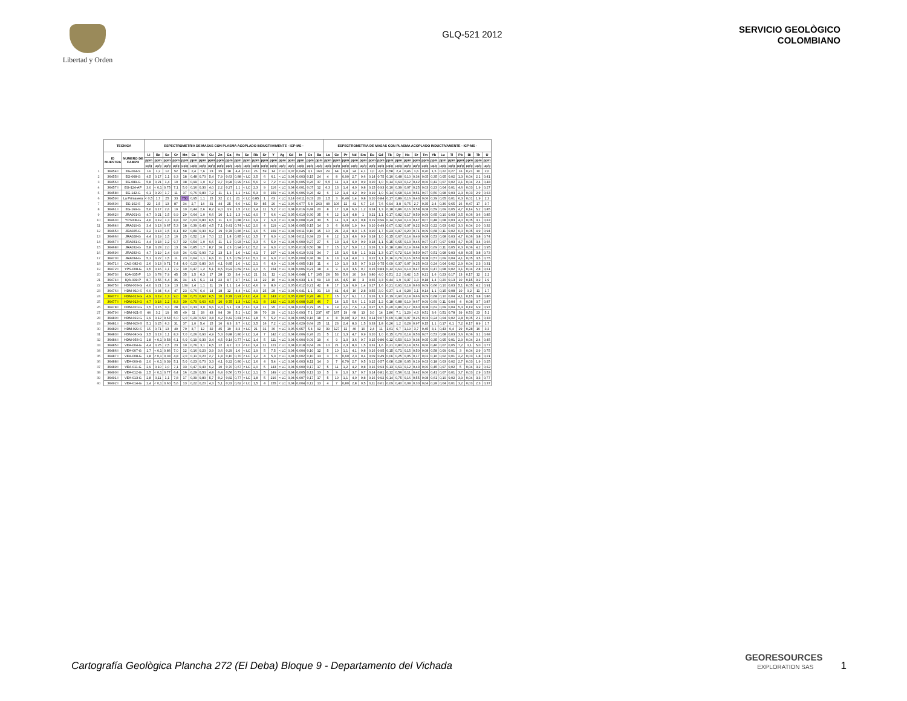Libertad y Orden
GLQ-521 2012
SERVICIO GEOLÒGICO
COLOMBIANO
| | TECNICA | | ESPECTROMETRIA DE MASAS CON PLASMA ACOPLADO INDUCTIVAMENTE - ICP-MS - | | | | | | | | | | | | | | | | | | | | ESPECTROMETRIA DE MASAS CON PLASMA ACOPLADO INDUCTIVAMENTE - ICP-MS - | | | | | | | | | | | | | | | | | | |
| --- | --- | --- | --- | --- | --- | --- | --- | --- | --- | --- | --- | --- | --- | --- | --- | --- | --- | --- | --- | --- | --- | --- | --- | --- | --- | --- | --- | --- | --- | --- | --- | --- | --- | --- | --- | --- | --- | --- | --- | --- | --- |
| | ID MUESTRA | NUMERO DE CAMPO | Li | Be | Sc | Cr | Mn | Co | Ni | Cu | Zn | Ga | As | Se | Rb | Sr | Y | Ag | Cd | In | Cs | Ba | La | Ce | Pr | Nd | Sm | Eu | Gd | Tb | Dy | Ho | Er | Tm | Yb | Lu | Tl | Pb | Bi | Th | U |
| | | | ppm | ppm | ppm | ppm | ppm | ppm | ppm | ppm | ppm | ppm | ppm | ppm | ppm | ppm | ppm | ppm | ppm | ppm | ppm | ppm | ppm | ppm | ppm | ppm | ppm | ppm | ppm | ppm | ppm | ppm | ppm | ppm | ppm | ppm | ppm | ppm | ppm | ppm | ppm |
| | | | µg/g | µg/g | µg/g | µg/g | µg/g | µg/g | µg/g | µg/g | µg/g | µg/g | µg/g | µg/g | µg/g | µg/g | µg/g | µg/g | µg/g | µg/g | µg/g | µg/g | µg/g | µg/g | µg/g | µg/g | µg/g | µg/g | µg/g | µg/g | µg/g | µg/g | µg/g | µg/g | µg/g | µg/g | µg/g | µg/g | µg/g | µg/g | µg/g |
| 1 | 36454 I | EG-064-S | 14 | 1,2 | 12 | 52 | 58 | 2,4 | 7,6 | 23 | 35 | 18 | 4,4 | < LC | 26 | 59 | 14 | < LC | 0,07 | 0,045 | 3,1 | 160 | 29 | 64 | 6,8 | 24 | 4,1 | 1,0 | 4,6 | 0,58 | 2,4 | 0,46 | 1,6 | 0,20 | 1,5 | 0,22 | 0,27 | 16 | 0,21 | 10 | 2,0 |
| 2 | 36455 I | EG-068-G | 4,5 | 0,17 | 1,1 | 9,3 | 18 | 0,48 | 0,70 | 5,4 | 7,9 | 0,63 | 0,88 | < LC | 3,5 | 6 | 6,1 | < LC | 0,04 | 0,003 | 0,15 | 24 | 4 | 8 | 0,90 | 2,7 | 0,6 | 0,14 | 0,75 | 0,10 | 0,48 | 0,10 | 0,34 | 0,05 | 0,35 | 0,05 | 0,02 | 1,3 | 0,04 | 2,1 | 0,41 |
| 3 | 36456 I | EG-089-G | 5,8 | 0,21 | 1,4 | 10 | 38 | 0,99 | 1,0 | 6,7 | 9,7 | 0,98 | 0,99 | < LC | 5,6 | 9 | 7,2 | < LC | 0,06 | 0,005 | 0,26 | 37 | 5,5 | 11 | 1,3 | 4,0 | 0,9 | 0,20 | 1,0 | 0,14 | 0,63 | 0,12 | 0,42 | 0,06 | 0,42 | 0,07 | 0,02 | 2,1 | 0,04 | 2,4 | 0,48 |
| 4 | 36457 I | EG-124-AP | 3,0 | < 0,1 | 0,75 | 7,1 | 5,0 | 0,16 | 0,30 | 4,0 | 2,2 | 0,27 | 1,1 | < LC | 2,3 | 9 | 116 | < LC | 0,04 | 0,001 | 0,07 | 12 | 6,3 | 13 | 1,4 | 4,0 | 0,8 | 0,15 | 0,93 | 0,10 | 0,39 | 0,07 | 0,25 | 0,03 | 0,23 | 0,04 | 0,01 | 4,6 | 0,03 | 1,9 | 0,27 |
| 5 | 36458 I | EG-142-G | 6,1 | 0,20 | 1,7 | 11 | 37 | 0,76 | 0,80 | 7,2 | 11 | 1,1 | 1,1 | < LC | 5,3 | 8 | 159 | < LC | 0,05 | 0,006 | 0,26 | 42 | 6 | 12 | 1,4 | 4,2 | 0,9 | 0,19 | 1,0 | 0,14 | 0,68 | 0,14 | 0,51 | 0,07 | 0,50 | 0,08 | 0,03 | 2,3 | 0,03 | 2,9 | 0,63 |
| 6 | 36459 I | La Primavera | < 0,5 | 1,7 | 25 | 33 | 750 | 0,95 | 1,1 | 15 | 32 | 2,1 | 21 | < LC | 0,85 | 1 | 63 | < LC | 0,14 | 0,011 | 0,03 | 20 | 1,5 | 3 | 0,40 | 1,4 | 0,8 | 0,20 | 0,84 | 0,17 | 0,89 | 0,16 | 0,43 | 0,06 | 0,39 | 0,05 | 0,01 | 6,3 | 0,01 | 1,9 | 2,3 |
| 7 | 36460 I | EG-162-S | 22 | 1,5 | 13 | 87 | 34 | 2,7 | 14 | 31 | 44 | 25 | 6,6 | < LC | 59 | 85 | 20 | < LC | 0,06 | 0,077 | 5,8 | 263 | 48 | 106 | 12 | 41 | 6,7 | 1,6 | 7,6 | 0,94 | 3,8 | 0,75 | 2,7 | 0,35 | 2,4 | 0,36 | 0,65 | 26 | 0,47 | 17 | 3,7 |
| 8 | 36461 I | EG-169-G | 5,6 | 0,17 | 2,6 | 19 | 10 | 0,44 | 2,6 | 8,2 | 9,0 | 3,9 | 1,5 | < LC | 3,4 | 11 | 5,2 | < LC | 0,04 | 0,016 | 0,48 | 20 | 8 | 17 | 1,8 | 6,3 | 1,2 | 0,24 | 1,3 | 0,18 | 0,86 | 0,16 | 0,58 | 0,08 | 0,59 | 0,09 | 0,05 | 4,7 | 0,14 | 5,2 | 0,85 |
| 9 | 36462 I | JRA001-G | 4,7 | 0,21 | 1,5 | 9,9 | 29 | 0,64 | 1,0 | 6,6 | 10 | 1,2 | 1,3 | < LC | 4,0 | 7 | 6,6 | < LC | 0,05 | 0,010 | 0,30 | 35 | 6 | 12 | 1,4 | 4,8 | 1 | 0,21 | 1,1 | 0,17 | 0,82 | 0,17 | 0,59 | 0,09 | 0,65 | 0,10 | 0,03 | 3,5 | 0,06 | 3,6 | 0,85 |
| 10 | 36463 I | YPS008-G | 4,6 | 0,19 | 1,3 | 8,8 | 32 | 0,63 | 0,80 | 6,5 | 11 | 1,0 | 0,88 | < LC | 3,9 | 7 | 6,0 | < LC | 0,04 | 0,008 | 0,28 | 30 | 5 | 11 | 1,3 | 4,3 | 0,8 | 0,19 | 0,96 | 0,14 | 0,64 | 0,13 | 0,47 | 0,07 | 0,48 | 0,08 | 0,03 | 4,0 | 0,05 | 3,1 | 0,63 |
| 11 | 36464 I | JRA019-G | 3,4 | 0,13 | 0,67 | 5,3 | 18 | 0,39 | 0,40 | 4,5 | 7,1 | 0,41 | 0,74 | < LC | 2,0 | 4 | 119 | < LC | 0,04 | 0,005 | 0,15 | 14 | 3 | 6 | 0,60 | 1,9 | 0,4 | 0,10 | 0,49 | 0,07 | 0,32 | 0,07 | 0,22 | 0,03 | 0,22 | 0,03 | 0,02 | 3,0 | 0,04 | 2,0 | 0,32 |
| 12 | 36465 I | JRA025-G | 3,2 | 0,13 | 1,5 | 8,1 | 82 | 0,89 | 0,30 | 9,2 | 19 | 0,78 | 0,86 | < LC | 1,6 | 5 | 169 | < LC | 0,04 | 0,011 | 0,10 | 15 | 10 | 21 | 2,4 | 8,3 | 1,5 | 0,20 | 1,7 | 0,23 | 0,97 | 0,20 | 0,71 | 0,09 | 0,68 | 0,11 | 0,02 | 6,0 | 0,05 | 4,9 | 0,94 |
| 13 | 36466 I | JRA028-G | 4,4 | 0,19 | 1,5 | 10 | 25 | 0,52 | 1,0 | 7,0 | 12 | 1,8 | 0,85 | < LC | 3,5 | 7 | 6,0 | < LC | 0,04 | 0,011 | 0,34 | 23 | 6 | 12 | 1,3 | 4,6 | 0,9 | 0,18 | 1,0 | 0,15 | 0,67 | 0,14 | 0,49 | 0,08 | 0,53 | 0,08 | 0,03 | 4,7 | 0,06 | 3,8 | 0,74 |
| 14 | 36467 I | JRA031-G | 4,4 | 0,18 | 1,2 | 9,7 | 32 | 0,54 | 1,0 | 6,6 | 11 | 1,2 | 0,93 | < LC | 3,3 | 6 | 5,9 | < LC | 0,04 | 0,009 | 0,27 | 27 | 6 | 13 | 1,4 | 5,0 | 0,9 | 0,18 | 1,1 | 0,15 | 0,65 | 0,13 | 0,46 | 0,07 | 0,47 | 0,07 | 0,03 | 4,7 | 0,05 | 3,4 | 0,66 |
| 15 | 36468 I | JRA032-G | 5,8 | 0,28 | 2,0 | 13 | 36 | 0,85 | 1,7 | 8,7 | 16 | 2,3 | 0,94 | < LC | 5,2 | 9 | 6,3 | < LC | 0,05 | 0,013 | 0,50 | 38 | 7 | 15 | 1,7 | 5,9 | 1,1 | 0,26 | 1,3 | 0,18 | 0,89 | 0,19 | 0,64 | 0,10 | 0,69 | 0,11 | 0,05 | 6,3 | 0,06 | 4,2 | 0,95 |
| 16 | 36469 I | JRA033-G | 4,7 | 0,19 | 1,4 | 9,8 | 34 | 0,61 | 0,90 | 7,2 | 13 | 1,3 | 1,0 | < LC | 4,1 | 7 | 107 | < LC | 0,04 | 0,010 | 0,31 | 34 | 7 | 15 | 1,6 | 5,8 | 1,1 | 0,21 | 1,3 | 0,17 | 0,72 | 0,14 | 0,50 | 0,07 | 0,51 | 0,08 | 0,03 | 4,8 | 0,05 | 3,8 | 0,73 |
| 17 | 36470 I | JRA034-G | 5,1 | 0,22 | 1,5 | 11 | 23 | 0,64 | 1,1 | 6,6 | 11 | 1,5 | 0,59 | < LC | 5,1 | 8 | 6,0 | < LC | 0,05 | 0,009 | 0,36 | 39 | 6 | 13 | 1,4 | 4,9 | 1 | 0,22 | 1,1 | 0,16 | 0,76 | 0,16 | 0,53 | 0,08 | 0,57 | 0,09 | 0,04 | 4,1 | 0,05 | 3,5 | 0,75 |
| 18 | 36471 I | CAG 082-G | 2,6 | 0,13 | 0,71 | 7,4 | 4,0 | 0,23 | 0,80 | 3,6 | 4,1 | 0,85 | 1,0 | < LC | 2,1 | 6 | 4,0 | < LC | 0,04 | 0,005 | 0,19 | 11 | 4 | 10 | 1,0 | 3,5 | 0,7 | 0,13 | 0,75 | 0,09 | 0,37 | 0,07 | 0,25 | 0,03 | 0,24 | 0,04 | 0,02 | 2,9 | 0,04 | 2,3 | 0,31 |
| 19 | 36472 I | YPS-008-G | 3,5 | 0,16 | 1,1 | 7,9 | 19 | 0,47 | 1,2 | 5,1 | 8,5 | 0,92 | 0,69 | < LC | 2,0 | 6 | 154 | < LC | 0,04 | 0,006 | 0,21 | 18 | 4 | 9 | 1,0 | 3,5 | 0,7 | 0,15 | 0,83 | 0,12 | 0,61 | 0,13 | 0,47 | 0,06 | 0,47 | 0,08 | 0,02 | 3,1 | 0,04 | 2,8 | 0,61 |
| 20 | 36473 I | IQA-035-P | 10 | 0,78 | 7,9 | 45 | 35 | 1,5 | 6,3 | 17 | 28 | 13 | 3,4 | < LC | 21 | 31 | 12 | < LC | 0,04 | 0,048 | 1,7 | 105 | 24 | 53 | 5,6 | 20 | 3,6 | 0,80 | 4,0 | 0,51 | 2,2 | 0,42 | 1,5 | 0,21 | 1,6 | 0,23 | 0,17 | 13 | 0,17 | 12 | 2,2 |
| 21 | 36474 I | IQA-039-P | 8,7 | 0,55 | 6,4 | 36 | 34 | 1,5 | 5,1 | 14 | 22 | 8,7 | 2,7 | < LC | 14 | 22 | 10 | < LC | 0,04 | 0,033 | 1,4 | 69 | 18 | 46 | 4,5 | 16 | 3 | 0,65 | 3,3 | 0,44 | 1,9 | 0,37 | 1,3 | 0,18 | 1,4 | 0,20 | 0,13 | 10 | 0,15 | 9,2 | 1,9 |
| 22 | 36475 I | HDM-003-G | 4,0 | 0,21 | 1,9 | 13 | 109 | 1,4 | 1,1 | 11 | 19 | 1,1 | 1,4 | < LC | 4,6 | 9 | 8,0 | < LC | 0,05 | 0,012 | 0,21 | 42 | 8 | 17 | 1,9 | 6,9 | 1,4 | 0,27 | 1,6 | 0,21 | 0,91 | 0,18 | 0,63 | 0,09 | 0,66 | 0,10 | 0,03 | 5,1 | 0,05 | 4,2 | 0,91 |
| 23 | 36476 I | HDM-010-S | 6,0 | 0,34 | 6,4 | 47 | 23 | 0,76 | 6,4 | 14 | 18 | 12 | 4,4 | < LC | 4,9 | 25 | 28 | < LC | 0,04 | 0,041 | 1,1 | 31 | 18 | 41 | 4,4 | 16 | 2,8 | 0,55 | 3,0 | 0,37 | 1,4 | 0,28 | 1,1 | 0,14 | 1,1 | 0,15 | 0,08 | 10 | 0,2 | 11 | 1,7 |
| 24 | 36477 I | HDM-013-G | 4,9 | 0,19 | 1,3 | 9,0 | 30 | 0,71 | 0,60 | 6,5 | 10 | 0,78 | 0,91 | < LC | 4,4 | 8 | 143 | < LC | 0,05 | 0,007 | 0,26 | 46 | 7 | 15 | 1,7 | 6,1 | 1,1 | 0,26 | 1,3 | 0,19 | 0,90 | 0,18 | 0,66 | 0,09 | 0,68 | 0,10 | 0,04 | 4,1 | 0,15 | 3,8 | 0,86 |
| 25 | 36477 I | HDM-013-G | 4,7 | 0,18 | 1,2 | 8,3 | 30 | 0,70 | 0,60 | 6,5 | 10 | 0,75 | 1,3 | < LC | 4,1 | 8 | 142 | < LC | 0,05 | 0,008 | 0,25 | 46 | 7 | 14 | 1,5 | 5,6 | 1,1 | 0,25 | 1,2 | 0,18 | 0,88 | 0,19 | 0,67 | 0,09 | 0,69 | 0,11 | 0,04 | 4 | 0,08 | 3,7 | 0,87 |
| 26 | 36478 I | HDM-020-G | 3,5 | 0,15 | 3,3 | 28 | 8,0 | 0,33 | 3,0 | 9,6 | 9,3 | 6,1 | 2,8 | < LC | 3,4 | 11 | 95 | < LC | 0,04 | 0,023 | 0,79 | 15 | 9 | 19 | 2,1 | 7,6 | 1,4 | 0,27 | 1,5 | 0,20 | 0,86 | 0,17 | 0,60 | 0,08 | 0,62 | 0,09 | 0,04 | 5,3 | 0,19 | 6,9 | 0,97 |
| 27 | 36479 I | HDM-021-S | 44 | 3,2 | 19 | 95 | 40 | 11 | 28 | 43 | 94 | 30 | 5,1 | < LC | 38 | 70 | 29 | < LC | 0,10 | 0,093 | 7,1 | 237 | 67 | 167 | 19 | 68 | 13 | 3,0 | 14 | 1,86 | 7,1 | 1,29 | 4,3 | 0,51 | 3,6 | 0,51 | 0,78 | 39 | 0,53 | 23 | 5,1 |
| 28 | 36480 I | HDM-022-G | 2,9 | 0,12 | 0,63 | 6,0 | 9,0 | 0,29 | 0,50 | 3,8 | 4,2 | 0,42 | 0,81 | < LC | 1,8 | 5 | 5,2 | < LC | 0,04 | 0,005 | 0,16 | 18 | 4 | 8 | 0,90 | 3,2 | 0,6 | 0,14 | 0,67 | 0,09 | 0,38 | 0,07 | 0,26 | 0,03 | 0,24 | 0,04 | 0,02 | 2,8 | 0,05 | 2,1 | 0,33 |
| 29 | 36481 I | HDM-023-S | 5,1 | 0,25 | 6,3 | 31 | 37 | 1,0 | 5,4 | 15 | 16 | 8,3 | 3,7 | < LC | 3,5 | 16 | 7,2 | < LC | 0,04 | 0,029 | 0,64 | 25 | 11 | 23 | 2,4 | 8,3 | 1,5 | 0,33 | 1,8 | 0,26 | 1,2 | 0,28 | 0,97 | 0,15 | 1,1 | 0,17 | 0,1 | 7,2 | 0,17 | 8,9 | 1,7 |
| 30 | 36482 I | HDM-029-S | 15 | 0,71 | 13 | 49 | 70 | 3,7 | 12 | 32 | 45 | 19 | 3,3 | < LC | 21 | 31 | 36 | < LC | 0,05 | 0,057 | 5,4 | 92 | 39 | 127 | 12 | 46 | 10 | 2,4 | 11 | 1,61 | 6,7 | 1,19 | 3,7 | 0,45 | 3,1 | 0,43 | 0,4 | 29 | 0,28 | 16 | 3,3 |
| 31 | 36483 I | HDM-040-G | 3,5 | 0,13 | 1,1 | 8,3 | 7,0 | 0,26 | 0,90 | 4,9 | 5,3 | 0,88 | 0,80 | < LC | 2,4 | 7 | 142 | < LC | 0,04 | 0,006 | 0,26 | 21 | 5 | 12 | 1,3 | 4,7 | 0,9 | 0,20 | 1,0 | 0,15 | 0,70 | 0,14 | 0,53 | 0,07 | 0,53 | 0,08 | 0,03 | 3,6 | 0,06 | 3,1 | 0,68 |
| 32 | 36484 I | HDM-058-G | 1,8 | < 0,1 | 0,58 | 6,1 | 6,0 | 0,19 | 0,30 | 3,4 | 4,5 | 0,14 | 0,77 | < LC | 1,4 | 5 | 111 | < LC | 0,04 | 0,004 | 0,09 | 19 | 4 | 9 | 1,0 | 3,6 | 0,7 | 0,15 | 0,80 | 0,12 | 0,50 | 0,10 | 0,34 | 0,05 | 0,35 | 0,05 | 0,01 | 2,9 | 0,04 | 2,4 | 0,45 |
| 33 | 36485 I | VEA-004-G | 4,4 | 0,25 | 2,5 | 23 | 10 | 0,76 | 3,1 | 6,5 | 12 | 4,2 | 2,2 | < LC | 3,4 | 11 | 121 | < LC | 0,04 | 0,018 | 0,64 | 26 | 10 | 21 | 2,3 | 8,3 | 1,5 | 0,31 | 1,6 | 0,21 | 0,80 | 0,14 | 0,51 | 0,06 | 0,46 | 0,07 | 0,05 | 7,2 | 0,1 | 5,0 | 0,77 |
| 34 | 36486 I | VEA-007-G | 1,7 | < 0,1 | 0,86 | 7,0 | 12 | 0,16 | 0,20 | 3,9 | 3,6 | 0,29 | 1,0 | < LC | 1,9 | 5 | 7,5 | < LC | 0,04 | 0,004 | 0,10 | 12 | 5 | 10 | 1,1 | 4,1 | 0,8 | 0,16 | 0,95 | 0,15 | 0,71 | 0,15 | 0,50 | 0,08 | 0,58 | 0,09 | 0,01 | 3 | 0,04 | 2,9 | 0,75 |
| 35 | 36487 I | VEA-008-G | 1,8 | < 0,1 | 0,33 | 4,8 | 2,0 | 0,11 | 0,20 | 2,7 | 1,8 | 0,10 | 0,70 | < LC | 1,2 | 4 | 5,3 | < LC | 0,04 | 0,002 | 0,10 | 13 | 3 | 6 | 0,60 | 2,3 | 0,4 | 0,09 | 0,49 | 0,06 | 0,25 | 0,05 | 0,17 | 0,02 | 0,16 | 0,02 | 0,01 | 2,2 | 0,03 | 1,8 | 0,21 |
| 36 | 36488 I | VEA-009-G | 2,0 | < 0,1 | 0,39 | 5,1 | 5,0 | 0,23 | 0,70 | 3,3 | 4,1 | 0,22 | 0,80 | < LC | 1,6 | 4 | 5,4 | < LC | 0,04 | 0,003 | 0,11 | 14 | 3 | 7 | 0,70 | 2,7 | 0,5 | 0,12 | 0,57 | 0,08 | 0,28 | 0,05 | 0,19 | 0,03 | 0,18 | 0,03 | 0,02 | 2,7 | 0,03 | 1,9 | 0,25 |
| 37 | 36489 I | VEA-011-G | 2,9 | 0,10 | 1,0 | 7,1 | 33 | 0,47 | 0,40 | 6,2 | 10 | 0,70 | 0,67 | < LC | 2,0 | 5 | 143 | < LC | 0,04 | 0,009 | 0,17 | 17 | 5 | 11 | 1,2 | 4,2 | 0,8 | 0,16 | 0,93 | 0,13 | 0,61 | 0,12 | 0,43 | 0,06 | 0,45 | 0,07 | 0,02 | 5 | 0,04 | 3,2 | 0,62 |
| 38 | 36490 I | VEA-012-G | 2,5 | < 0,1 | 0,77 | 6,4 | 16 | 0,29 | 0,50 | 4,8 | 6,4 | 0,56 | 0,73 | < LC | 2,1 | 5 | 149 | < LC | 0,04 | 0,005 | 0,13 | 13 | 5 | 9 | 1,0 | 3,7 | 0,7 | 0,14 | 0,81 | 0,12 | 0,56 | 0,11 | 0,42 | 0,06 | 0,41 | 0,07 | 0,01 | 3,7 | 0,03 | 2,9 | 0,53 |
| 39 | 36491 I | VEA-013-G | 2,8 | 0,11 | 1,1 | 7,8 | 17 | 0,39 | 0,80 | 5,7 | 8,2 | 0,82 | 0,77 | < LC | 1,8 | 5 | 216 | < LC | 0,04 | 0,007 | 0,17 | 17 | 5 | 10 | 1,1 | 4,0 | 0,8 | 0,16 | 0,92 | 0,14 | 0,75 | 0,16 | 0,55 | 0,08 | 0,61 | 0,10 | 0,02 | 3,9 | 0,04 | 3,3 | 0,77 |
| 40 | 36492 I | VEA-014-G | 2,4 | < 0,1 | 0,60 | 5,6 | 13 | 0,22 | 0,20 | 4,3 | 5,1 | 0,33 | 0,62 | < LC | 1,5 | 4 | 155 | < LC | 0,04 | 0,004 | 0,12 | 13 | 4 | 7 | 0,80 | 2,8 | 0,5 | 0,11 | 0,61 | 0,09 | 0,40 | 0,08 | 0,30 | 0,04 | 0,28 | 0,04 | 0,01 | 3,2 | 0,03 | 2,3 | 0,37 |
Cartografía Geològica Plancha 272 (El Deba) Bloque 9 - Departamento del Vichada
GEORESOURCES
EXPLORATION SAS
1